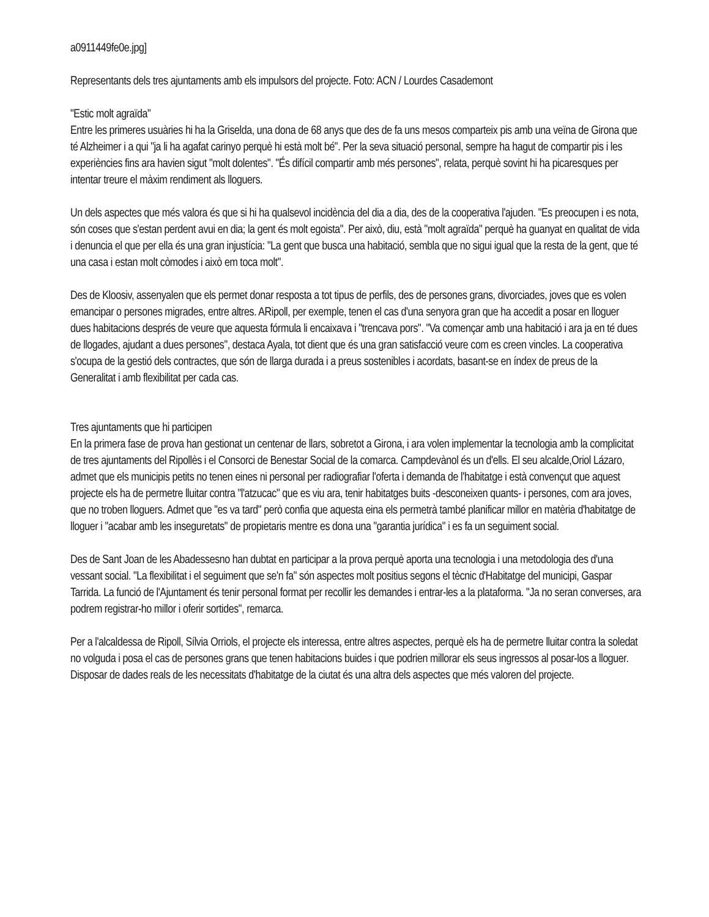a0911449fe0e.jpg]
Representants dels tres ajuntaments amb els impulsors del projecte. Foto: ACN / Lourdes Casademont
"Estic molt agraïda"
Entre les primeres usuàries hi ha la Griselda, una dona de 68 anys que des de fa uns mesos comparteix pis amb una veïna de Girona que té Alzheimer i a qui "ja li ha agafat carinyo perquè hi està molt bé". Per la seva situació personal, sempre ha hagut de compartir pis i les experiències fins ara havien sigut "molt dolentes". "És difícil compartir amb més persones", relata, perquè sovint hi ha picaresques per intentar treure el màxim rendiment als lloguers.
Un dels aspectes que més valora és que si hi ha qualsevol incidència del dia a dia, des de la cooperativa l'ajuden. "Es preocupen i es nota, són coses que s'estan perdent avui en dia; la gent és molt egoista". Per això, diu, està "molt agraïda" perquè ha guanyat en qualitat de vida i denuncia el que per ella és una gran injustícia: "La gent que busca una habitació, sembla que no sigui igual que la resta de la gent, que té una casa i estan molt còmodes i això em toca molt".
Des de Kloosiv, assenyalen que els permet donar resposta a tot tipus de perfils, des de persones grans, divorciades, joves que es volen emancipar o persones migrades, entre altres. ARipoll, per exemple, tenen el cas d'una senyora gran que ha accedit a posar en lloguer dues habitacions després de veure que aquesta fórmula li encaixava i "trencava pors". "Va començar amb una habitació i ara ja en té dues de llogades, ajudant a dues persones", destaca Ayala, tot dient que és una gran satisfacció veure com es creen vincles. La cooperativa s'ocupa de la gestió dels contractes, que són de llarga durada i a preus sostenibles i acordats, basant-se en índex de preus de la Generalitat i amb flexibilitat per cada cas.
Tres ajuntaments que hi participen
En la primera fase de prova han gestionat un centenar de llars, sobretot a Girona, i ara volen implementar la tecnologia amb la complicitat de tres ajuntaments del Ripollès i el Consorci de Benestar Social de la comarca. Campdevànol és un d'ells. El seu alcalde,Oriol Lázaro, admet que els municipis petits no tenen eines ni personal per radiografiar l'oferta i demanda de l'habitatge i està convençut que aquest projecte els ha de permetre lluitar contra "l'atzucac" que es viu ara, tenir habitatges buits -desconeixen quants- i persones, com ara joves, que no troben lloguers. Admet que "es va tard" però confia que aquesta eina els permetrà també planificar millor en matèria d'habitatge de lloguer i "acabar amb les inseguretats" de propietaris mentre es dona una "garantia jurídica" i es fa un seguiment social.
Des de Sant Joan de les Abadessesno han dubtat en participar a la prova perquè aporta una tecnologia i una metodologia des d'una vessant social. "La flexibilitat i el seguiment que se'n fa" són aspectes molt positius segons el tècnic d'Habitatge del municipi, Gaspar Tarrida. La funció de l'Ajuntament és tenir personal format per recollir les demandes i entrar-les a la plataforma. "Ja no seran converses, ara podrem registrar-ho millor i oferir sortides", remarca.
Per a l'alcaldessa de Ripoll, Sílvia Orriols, el projecte els interessa, entre altres aspectes, perquè els ha de permetre lluitar contra la soledat no volguda i posa el cas de persones grans que tenen habitacions buides i que podrien millorar els seus ingressos al posar-los a lloguer. Disposar de dades reals de les necessitats d'habitatge de la ciutat és una altra dels aspectes que més valoren del projecte.